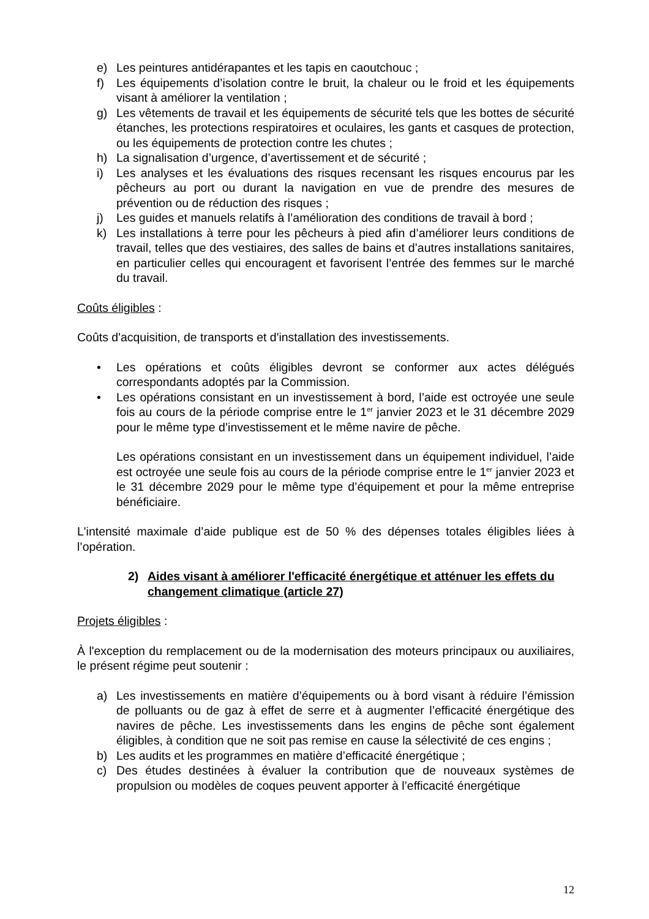e) Les peintures antidérapantes et les tapis en caoutchouc ;
f) Les équipements d’isolation contre le bruit, la chaleur ou le froid et les équipements visant à améliorer la ventilation ;
g) Les vêtements de travail et les équipements de sécurité tels que les bottes de sécurité étanches, les protections respiratoires et oculaires, les gants et casques de protection, ou les équipements de protection contre les chutes ;
h) La signalisation d’urgence, d’avertissement et de sécurité ;
i) Les analyses et les évaluations des risques recensant les risques encourus par les pêcheurs au port ou durant la navigation en vue de prendre des mesures de prévention ou de réduction des risques ;
j) Les guides et manuels relatifs à l’amélioration des conditions de travail à bord ;
k) Les installations à terre pour les pêcheurs à pied afin d’améliorer leurs conditions de travail, telles que des vestiaires, des salles de bains et d’autres installations sanitaires, en particulier celles qui encouragent et favorisent l’entrée des femmes sur le marché du travail.
Coûts éligibles :
Coûts d'acquisition, de transports et d'installation des investissements.
• Les opérations et coûts éligibles devront se conformer aux actes délégués correspondants adoptés par la Commission.
• Les opérations consistant en un investissement à bord, l’aide est octroyée une seule fois au cours de la période comprise entre le 1<sup>er</sup> janvier 2023 et le 31 décembre 2029 pour le même type d’investissement et le même navire de pêche.
Les opérations consistant en un investissement dans un équipement individuel, l’aide est octroyée une seule fois au cours de la période comprise entre le 1<sup>er</sup> janvier 2023 et le 31 décembre 2029 pour le même type d’équipement et pour la même entreprise bénéficiaire.
L'intensité maximale d’aide publique est de 50 % des dépenses totales éligibles liées à l’opération.
2) Aides visant à améliorer l'efficacité énergétique et atténuer les effets du changement climatique (article 27)
Projets éligibles :
À l'exception du remplacement ou de la modernisation des moteurs principaux ou auxiliaires, le présent régime peut soutenir :
a) Les investissements en matière d’équipements ou à bord visant à réduire l’émission de polluants ou de gaz à effet de serre et à augmenter l’efficacité énergétique des navires de pêche. Les investissements dans les engins de pêche sont également éligibles, à condition que ne soit pas remise en cause la sélectivité de ces engins ;
b) Les audits et les programmes en matière d’efficacité énergétique ;
c) Des études destinées à évaluer la contribution que de nouveaux systèmes de propulsion ou modèles de coques peuvent apporter à l’efficacité énergétique
12